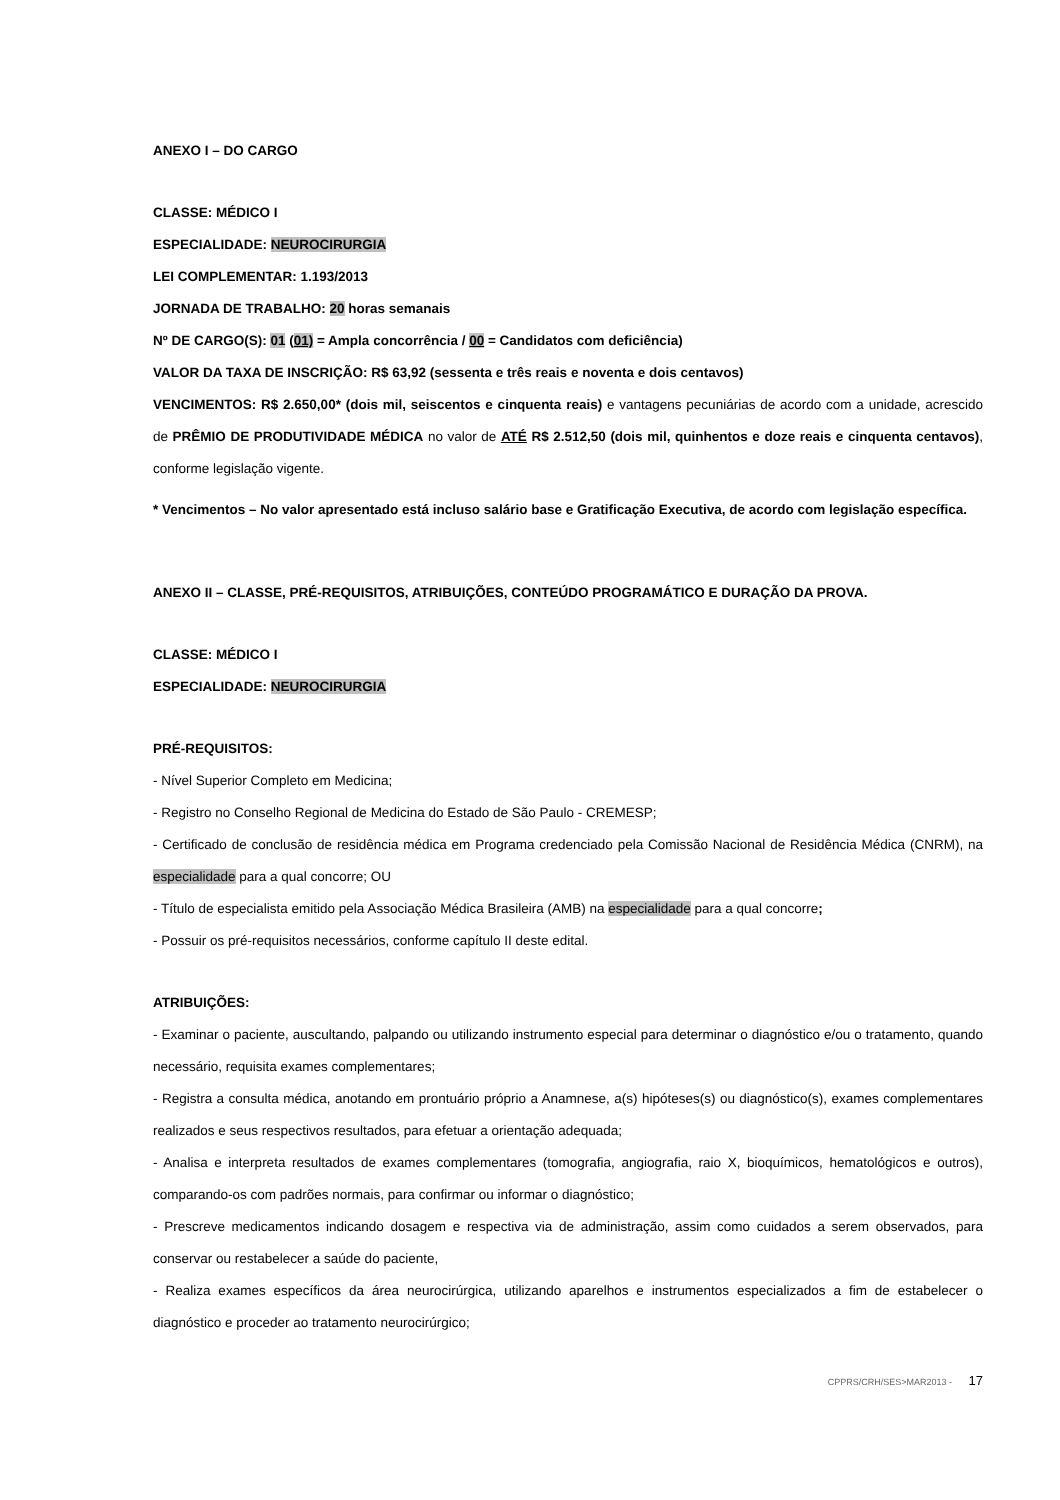ANEXO I – DO CARGO
CLASSE: MÉDICO I
ESPECIALIDADE: NEUROCIRURGIA
LEI COMPLEMENTAR: 1.193/2013
JORNADA DE TRABALHO: 20 horas semanais
Nº DE CARGO(S): 01 (01) = Ampla concorrência / 00 = Candidatos com deficiência)
VALOR DA TAXA DE INSCRIÇÃO: R$ 63,92 (sessenta e três reais e noventa e dois centavos)
VENCIMENTOS: R$ 2.650,00* (dois mil, seiscentos e cinquenta reais) e vantagens pecuniárias de acordo com a unidade, acrescido de PRÊMIO DE PRODUTIVIDADE MÉDICA no valor de ATÉ R$ 2.512,50 (dois mil, quinhentos e doze reais e cinquenta centavos), conforme legislação vigente.
* Vencimentos – No valor apresentado está incluso salário base e Gratificação Executiva, de acordo com legislação específica.
ANEXO II – CLASSE, PRÉ-REQUISITOS, ATRIBUIÇÕES, CONTEÚDO PROGRAMÁTICO E DURAÇÃO DA PROVA.
CLASSE: MÉDICO I
ESPECIALIDADE: NEUROCIRURGIA
PRÉ-REQUISITOS:
- Nível Superior Completo em Medicina;
- Registro no Conselho Regional de Medicina do Estado de São Paulo - CREMESP;
- Certificado de conclusão de residência médica em Programa credenciado pela Comissão Nacional de Residência Médica (CNRM), na especialidade para a qual concorre; OU
- Título de especialista emitido pela Associação Médica Brasileira (AMB) na especialidade para a qual concorre;
- Possuir os pré-requisitos necessários, conforme capítulo II deste edital.
ATRIBUIÇÕES:
- Examinar o paciente, auscultando, palpando ou utilizando instrumento especial para determinar o diagnóstico e/ou o tratamento, quando necessário, requisita exames complementares;
- Registra a consulta médica, anotando em prontuário próprio a Anamnese, a(s) hipóteses(s) ou diagnóstico(s), exames complementares realizados e seus respectivos resultados, para efetuar a orientação adequada;
- Analisa e interpreta resultados de exames complementares (tomografia, angiografia, raio X, bioquímicos, hematológicos e outros), comparando-os com padrões normais, para confirmar ou informar o diagnóstico;
- Prescreve medicamentos indicando dosagem e respectiva via de administração, assim como cuidados a serem observados, para conservar ou restabelecer a saúde do paciente,
- Realiza exames específicos da área neurocirúrgica, utilizando aparelhos e instrumentos especializados a fim de estabelecer o diagnóstico e proceder ao tratamento neurocirúrgico;
CPPRS/CRH/SES>MAR2013 - 17